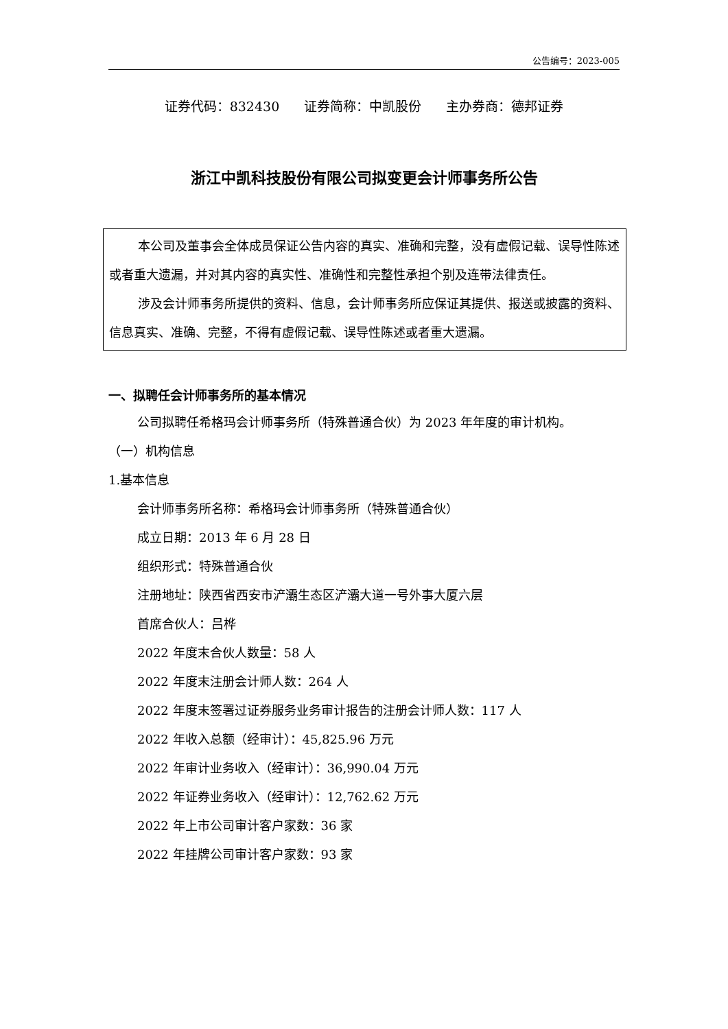公告编号：2023-005
证券代码：832430 证券简称：中凯股份 主办券商：德邦证券
浙江中凯科技股份有限公司拟变更会计师事务所公告
本公司及董事会全体成员保证公告内容的真实、准确和完整，没有虚假记载、误导性陈述或者重大遗漏，并对其内容的真实性、准确性和完整性承担个别及连带法律责任。
涉及会计师事务所提供的资料、信息，会计师事务所应保证其提供、报送或披露的资料、信息真实、准确、完整，不得有虚假记载、误导性陈述或者重大遗漏。
一、拟聘任会计师事务所的基本情况
公司拟聘任希格玛会计师事务所（特殊普通合伙）为 2023 年年度的审计机构。
（一）机构信息
1.基本信息
会计师事务所名称：希格玛会计师事务所（特殊普通合伙）
成立日期：2013 年 6 月 28 日
组织形式：特殊普通合伙
注册地址：陕西省西安市浐灞生态区浐灞大道一号外事大厦六层
首席合伙人：吕桦
2022 年度末合伙人数量：58 人
2022 年度末注册会计师人数：264 人
2022 年度末签署过证券服务业务审计报告的注册会计师人数：117 人
2022 年收入总额（经审计）：45,825.96 万元
2022 年审计业务收入（经审计）：36,990.04 万元
2022 年证券业务收入（经审计）：12,762.62 万元
2022 年上市公司审计客户家数：36 家
2022 年挂牌公司审计客户家数：93 家